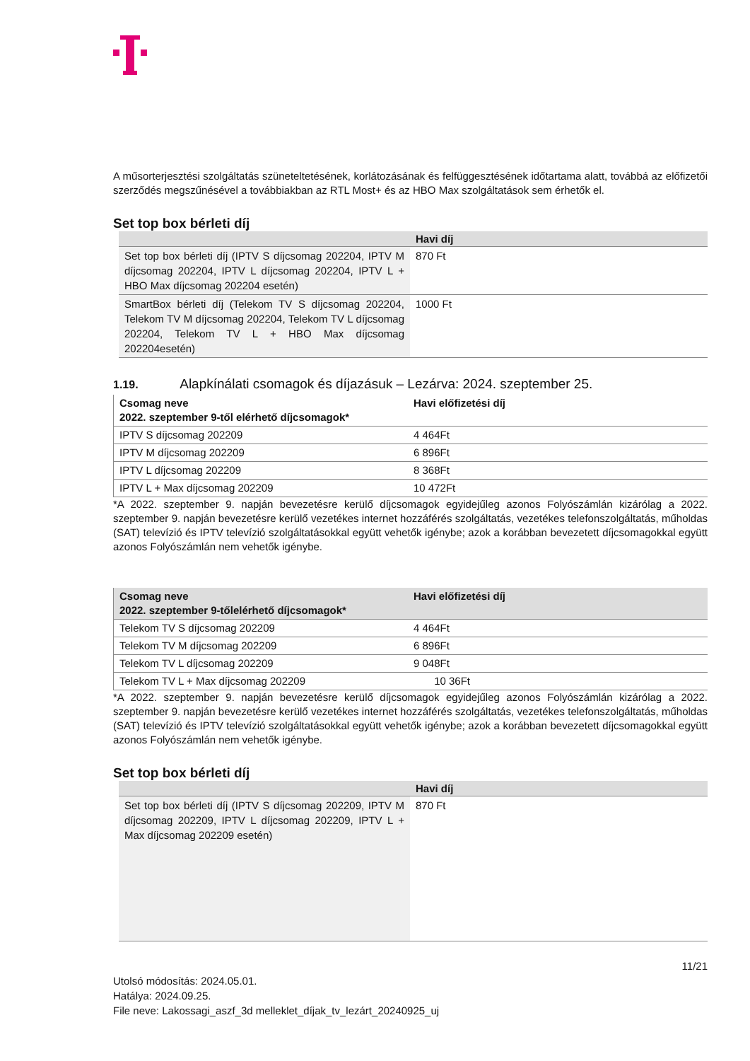A műsorterjesztési szolgáltatás szüneteltetésének, korlátozásának és felfüggesztésének időtartama alatt, továbbá az előfizetői szerződés megszűnésével a továbbiakban az RTL Most+ és az HBO Max szolgáltatások sem érhetők el.
Set top box bérleti díj
| | Havi díj |
| --- | --- |
| Set top box bérleti díj (IPTV S díjcsomag 202204, IPTV M díjcsomag 202204, IPTV L díjcsomag 202204, IPTV L + HBO Max díjcsomag 202204 esetén) | 870 Ft |
| SmartBox bérleti díj (Telekom TV S díjcsomag 202204, Telekom TV M díjcsomag 202204, Telekom TV L díjcsomag 202204, Telekom TV L + HBO Max díjcsomag 202204esetén) | 1000 Ft |
1.19. Alapkínálati csomagok és díjazásuk – Lezárva: 2024. szeptember 25.
| Csomag neve 2022. szeptember 9-től elérhető díjcsomagok* | Havi előfizetési díj |
| --- | --- |
| IPTV S díjcsomag 202209 | 4 464Ft |
| IPTV M díjcsomag 202209 | 6 896Ft |
| IPTV L díjcsomag 202209 | 8 368Ft |
| IPTV L + Max díjcsomag 202209 | 10 472Ft |
*A 2022. szeptember 9. napján bevezetésre kerülő díjcsomagok egyidejűleg azonos Folyószámlán kizárólag a 2022. szeptember 9. napján bevezetésre kerülő vezetékes internet hozzáférés szolgáltatás, vezetékes telefonszolgáltatás, műholdas (SAT) televízió és IPTV televízió szolgáltatásokkal együtt vehetők igénybe; azok a korábban bevezetett díjcsomagokkal együtt azonos Folyószámlán nem vehetők igénybe.
| Csomag neve 2022. szeptember 9-tőlelérhető díjcsomagok* | Havi előfizetési díj |
| --- | --- |
| Telekom TV S díjcsomag 202209 | 4 464Ft |
| Telekom TV M díjcsomag 202209 | 6 896Ft |
| Telekom TV L díjcsomag 202209 | 9 048Ft |
| Telekom TV L + Max díjcsomag 202209 | 10 36Ft |
*A 2022. szeptember 9. napján bevezetésre kerülő díjcsomagok egyidejűleg azonos Folyószámlán kizárólag a 2022. szeptember 9. napján bevezetésre kerülő vezetékes internet hozzáférés szolgáltatás, vezetékes telefonszolgáltatás, műholdas (SAT) televízió és IPTV televízió szolgáltatásokkal együtt vehetők igénybe; azok a korábban bevezetett díjcsomagokkal együtt azonos Folyószámlán nem vehetők igénybe.
Set top box bérleti díj
| | Havi díj |
| --- | --- |
| Set top box bérleti díj (IPTV S díjcsomag 202209, IPTV M díjcsomag 202209, IPTV L díjcsomag 202209, IPTV L + Max díjcsomag 202209 esetén) | 870 Ft |
11/21
Utolsó módosítás: 2024.05.01.
Hatálya: 2024.09.25.
File neve: Lakossagi_aszf_3d melleklet_díjak_tv_lezárt_20240925_uj